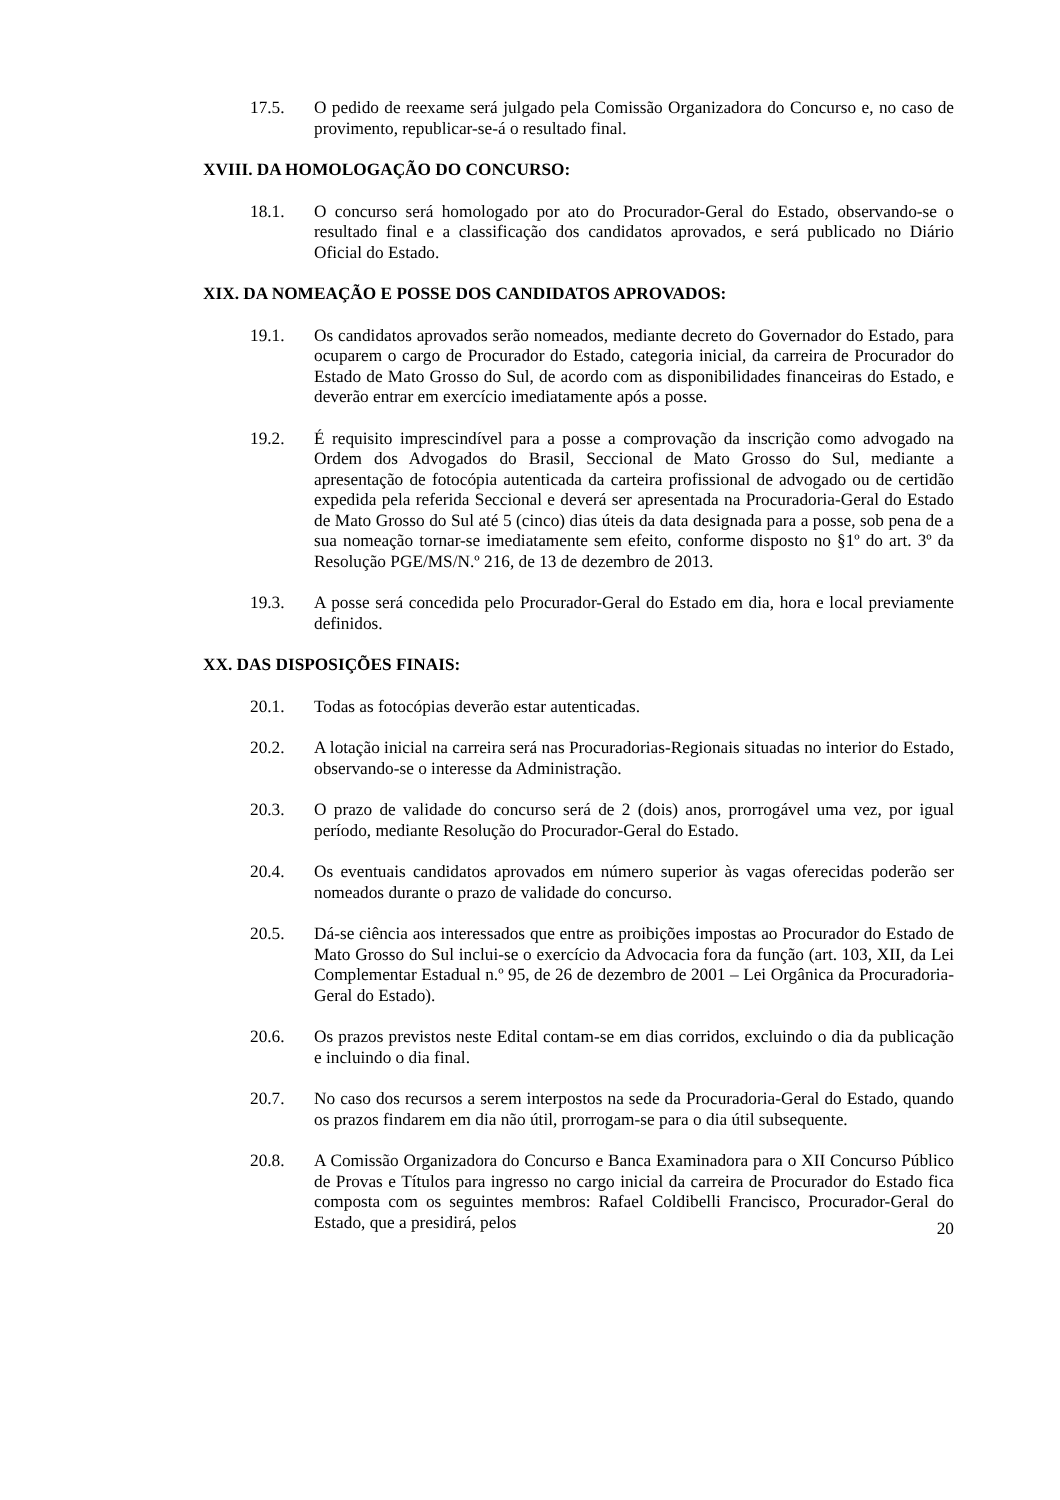17.5. O pedido de reexame será julgado pela Comissão Organizadora do Concurso e, no caso de provimento, republicar-se-á o resultado final.
XVIII. DA HOMOLOGAÇÃO DO CONCURSO:
18.1. O concurso será homologado por ato do Procurador-Geral do Estado, observando-se o resultado final e a classificação dos candidatos aprovados, e será publicado no Diário Oficial do Estado.
XIX. DA NOMEAÇÃO E POSSE DOS CANDIDATOS APROVADOS:
19.1. Os candidatos aprovados serão nomeados, mediante decreto do Governador do Estado, para ocuparem o cargo de Procurador do Estado, categoria inicial, da carreira de Procurador do Estado de Mato Grosso do Sul, de acordo com as disponibilidades financeiras do Estado, e deverão entrar em exercício imediatamente após a posse.
19.2. É requisito imprescindível para a posse a comprovação da inscrição como advogado na Ordem dos Advogados do Brasil, Seccional de Mato Grosso do Sul, mediante a apresentação de fotocópia autenticada da carteira profissional de advogado ou de certidão expedida pela referida Seccional e deverá ser apresentada na Procuradoria-Geral do Estado de Mato Grosso do Sul até 5 (cinco) dias úteis da data designada para a posse, sob pena de a sua nomeação tornar-se imediatamente sem efeito, conforme disposto no §1º do art. 3º da Resolução PGE/MS/N.º 216, de 13 de dezembro de 2013.
19.3. A posse será concedida pelo Procurador-Geral do Estado em dia, hora e local previamente definidos.
XX. DAS DISPOSIÇÕES FINAIS:
20.1. Todas as fotocópias deverão estar autenticadas.
20.2. A lotação inicial na carreira será nas Procuradorias-Regionais situadas no interior do Estado, observando-se o interesse da Administração.
20.3. O prazo de validade do concurso será de 2 (dois) anos, prorrogável uma vez, por igual período, mediante Resolução do Procurador-Geral do Estado.
20.4. Os eventuais candidatos aprovados em número superior às vagas oferecidas poderão ser nomeados durante o prazo de validade do concurso.
20.5. Dá-se ciência aos interessados que entre as proibições impostas ao Procurador do Estado de Mato Grosso do Sul inclui-se o exercício da Advocacia fora da função (art. 103, XII, da Lei Complementar Estadual n.º 95, de 26 de dezembro de 2001 – Lei Orgânica da Procuradoria-Geral do Estado).
20.6. Os prazos previstos neste Edital contam-se em dias corridos, excluindo o dia da publicação e incluindo o dia final.
20.7. No caso dos recursos a serem interpostos na sede da Procuradoria-Geral do Estado, quando os prazos findarem em dia não útil, prorrogam-se para o dia útil subsequente.
20.8. A Comissão Organizadora do Concurso e Banca Examinadora para o XII Concurso Público de Provas e Títulos para ingresso no cargo inicial da carreira de Procurador do Estado fica composta com os seguintes membros: Rafael Coldibelli Francisco, Procurador-Geral do Estado, que a presidirá, pelos
20